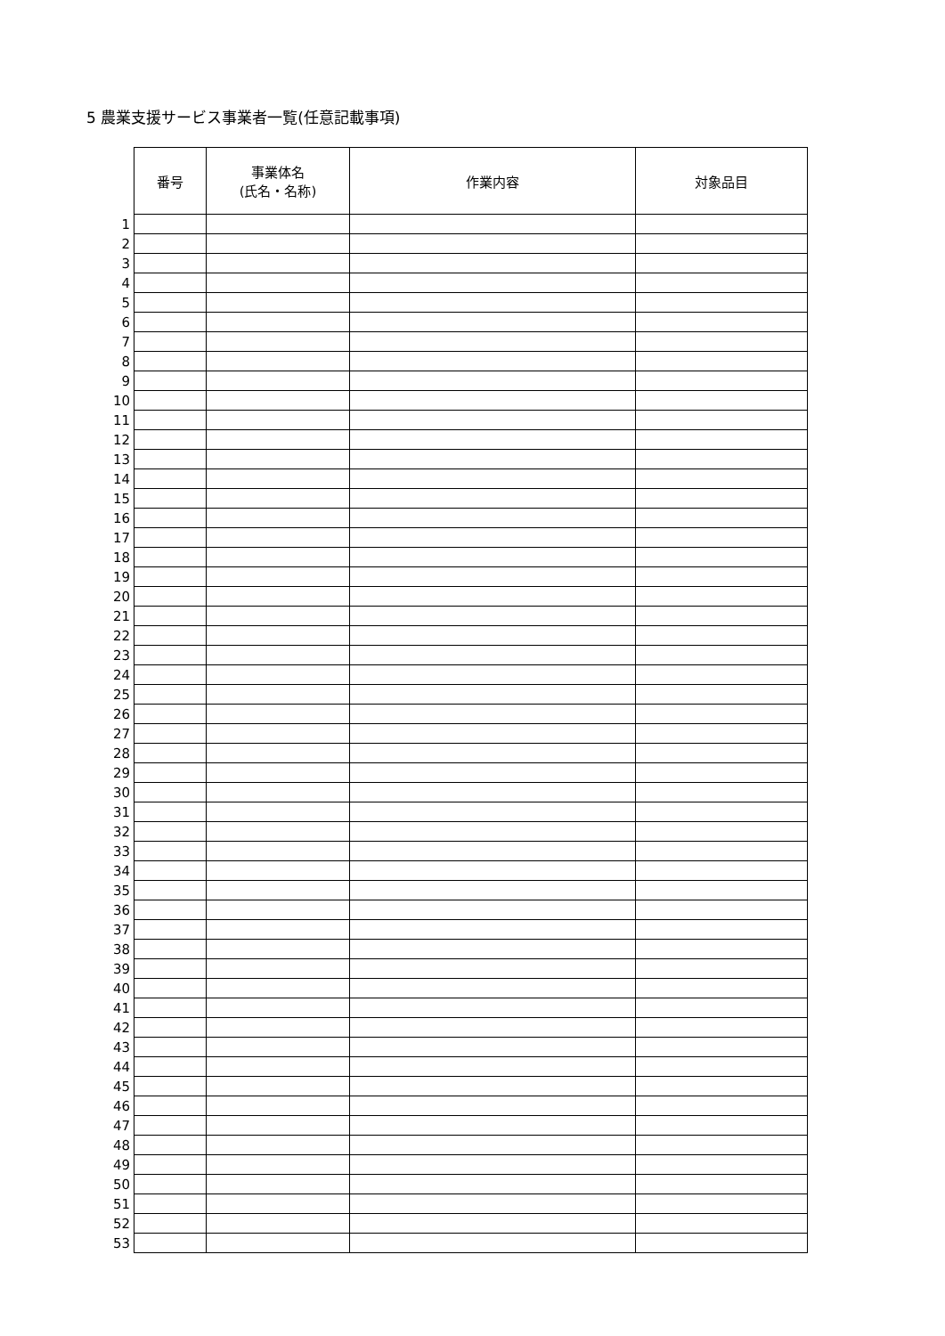5 農業支援サービス事業者一覧(任意記載事項)
| | 番号 | 事業体名 (氏名・名称) | 作業内容 | 対象品目 |
| 1 | | | | |
| 2 | | | | |
| 3 | | | | |
| 4 | | | | |
| 5 | | | | |
| 6 | | | | |
| 7 | | | | |
| 8 | | | | |
| 9 | | | | |
| 10 | | | | |
| 11 | | | | |
| 12 | | | | |
| 13 | | | | |
| 14 | | | | |
| 15 | | | | |
| 16 | | | | |
| 17 | | | | |
| 18 | | | | |
| 19 | | | | |
| 20 | | | | |
| 21 | | | | |
| 22 | | | | |
| 23 | | | | |
| 24 | | | | |
| 25 | | | | |
| 26 | | | | |
| 27 | | | | |
| 28 | | | | |
| 29 | | | | |
| 30 | | | | |
| 31 | | | | |
| 32 | | | | |
| 33 | | | | |
| 34 | | | | |
| 35 | | | | |
| 36 | | | | |
| 37 | | | | |
| 38 | | | | |
| 39 | | | | |
| 40 | | | | |
| 41 | | | | |
| 42 | | | | |
| 43 | | | | |
| 44 | | | | |
| 45 | | | | |
| 46 | | | | |
| 47 | | | | |
| 48 | | | | |
| 49 | | | | |
| 50 | | | | |
| 51 | | | | |
| 52 | | | | |
| 53 | | | | |